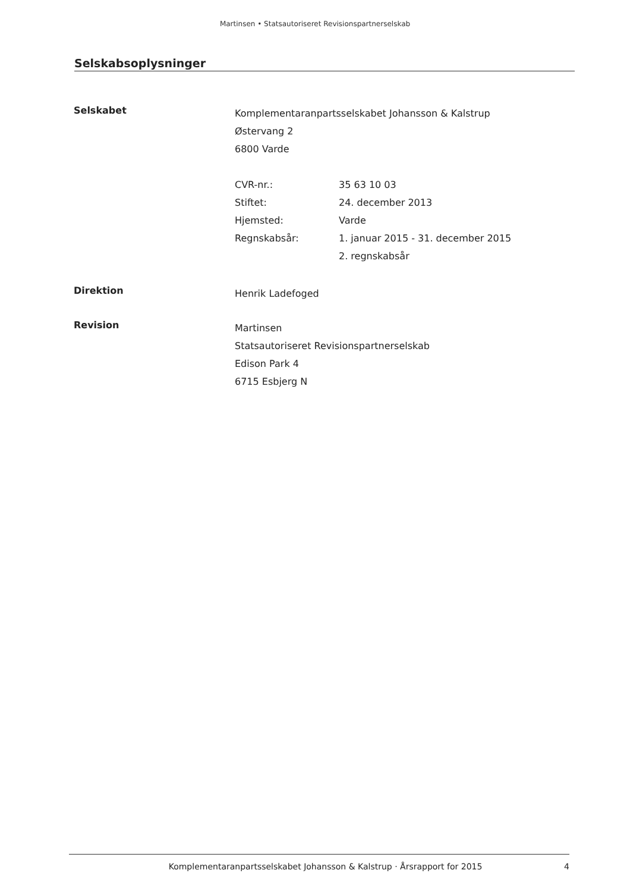Martinsen • Statsautoriseret Revisionspartnerselskab
Selskabsoplysninger
Selskabet
Komplementaranpartsselskabet Johansson & Kalstrup
Østervang 2
6800 Varde
CVR-nr.: 35 63 10 03
Stiftet: 24. december 2013
Hjemsted: Varde
Regnskabsår: 1. januar 2015 - 31. december 2015
2. regnskabsår
Direktion
Henrik Ladefoged
Revision
Martinsen
Statsautoriseret Revisionspartnerselskab
Edison Park 4
6715 Esbjerg N
Komplementaranpartsselskabet Johansson & Kalstrup · Årsrapport for 2015 4